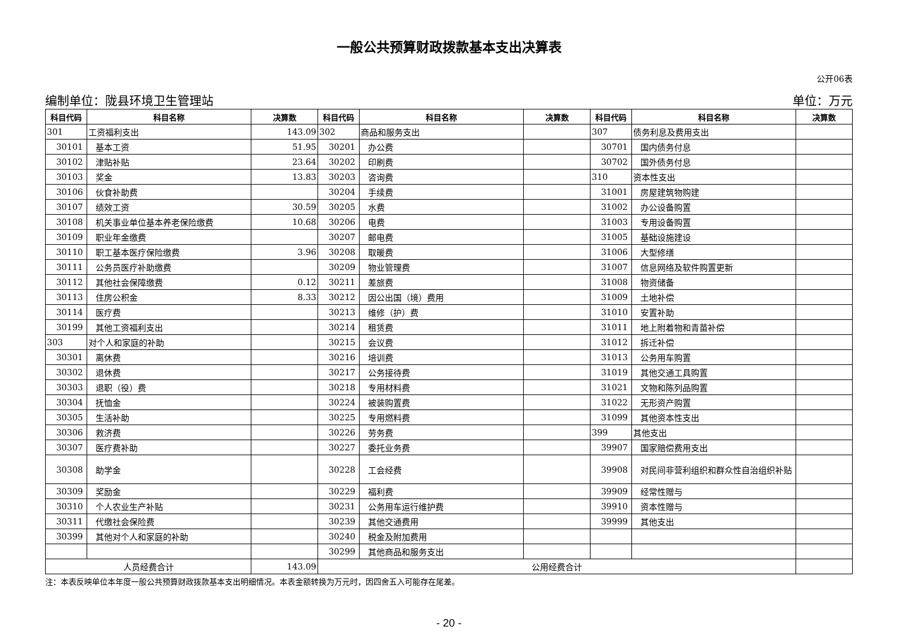一般公共预算财政拨款基本支出决算表
公开06表
编制单位：陇县环境卫生管理站 单位：万元
| 科目代码 | 科目名称 | 决算数 | 科目代码 | 科目名称 | 决算数 | 科目代码 | 科目名称 | 决算数 |
| --- | --- | --- | --- | --- | --- | --- | --- | --- |
| 301 | 工资福利支出 | 143.09 | 302 | 商品和服务支出 | | 307 | 债务利息及费用支出 | |
| 30101 | 基本工资 | 51.95 | 30201 | 办公费 | | 30701 | 国内债务付息 | |
| 30102 | 津贴补贴 | 23.64 | 30202 | 印刷费 | | 30702 | 国外债务付息 | |
| 30103 | 奖金 | 13.83 | 30203 | 咨询费 | | 310 | 资本性支出 | |
| 30106 | 伙食补助费 | | 30204 | 手续费 | | 31001 | 房屋建筑物购建 | |
| 30107 | 绩效工资 | 30.59 | 30205 | 水费 | | 31002 | 办公设备购置 | |
| 30108 | 机关事业单位基本养老保险缴费 | 10.68 | 30206 | 电费 | | 31003 | 专用设备购置 | |
| 30109 | 职业年金缴费 | | 30207 | 邮电费 | | 31005 | 基础设施建设 | |
| 30110 | 职工基本医疗保险缴费 | 3.96 | 30208 | 取暖费 | | 31006 | 大型修缮 | |
| 30111 | 公务员医疗补助缴费 | | 30209 | 物业管理费 | | 31007 | 信息网络及软件购置更新 | |
| 30112 | 其他社会保障缴费 | 0.12 | 30211 | 差旅费 | | 31008 | 物资储备 | |
| 30113 | 住房公积金 | 8.33 | 30212 | 因公出国（境）费用 | | 31009 | 土地补偿 | |
| 30114 | 医疗费 | | 30213 | 维修（护）费 | | 31010 | 安置补助 | |
| 30199 | 其他工资福利支出 | | 30214 | 租赁费 | | 31011 | 地上附着物和青苗补偿 | |
| 303 | 对个人和家庭的补助 | | 30215 | 会议费 | | 31012 | 拆迁补偿 | |
| 30301 | 离休费 | | 30216 | 培训费 | | 31013 | 公务用车购置 | |
| 30302 | 退休费 | | 30217 | 公务接待费 | | 31019 | 其他交通工具购置 | |
| 30303 | 退职（役）费 | | 30218 | 专用材料费 | | 31021 | 文物和陈列品购置 | |
| 30304 | 抚恤金 | | 30224 | 被装购置费 | | 31022 | 无形资产购置 | |
| 30305 | 生活补助 | | 30225 | 专用燃料费 | | 31099 | 其他资本性支出 | |
| 30306 | 救济费 | | 30226 | 劳务费 | | 399 | 其他支出 | |
| 30307 | 医疗费补助 | | 30227 | 委托业务费 | | 39907 | 国家赔偿费用支出 | |
| 30308 | 助学金 | | 30228 | 工会经费 | | 39908 | 对民间非营利组织和群众性自治组织补贴 | |
| 30309 | 奖励金 | | 30229 | 福利费 | | 39909 | 经常性赠与 | |
| 30310 | 个人农业生产补贴 | | 30231 | 公务用车运行维护费 | | 39910 | 资本性赠与 | |
| 30311 | 代缴社会保险费 | | 30239 | 其他交通费用 | | 39999 | 其他支出 | |
| 30399 | 其他对个人和家庭的补助 | | 30240 | 税金及附加费用 | | | | |
| | | | 30299 | 其他商品和服务支出 | | | | |
| 人员经费合计 | | 143.09 | 公用经费合计 | | | | | |
注：本表反映单位本年度一般公共预算财政拨款基本支出明细情况。本表金额转换为万元时，因四舍五入可能存在尾差。
- 20 -